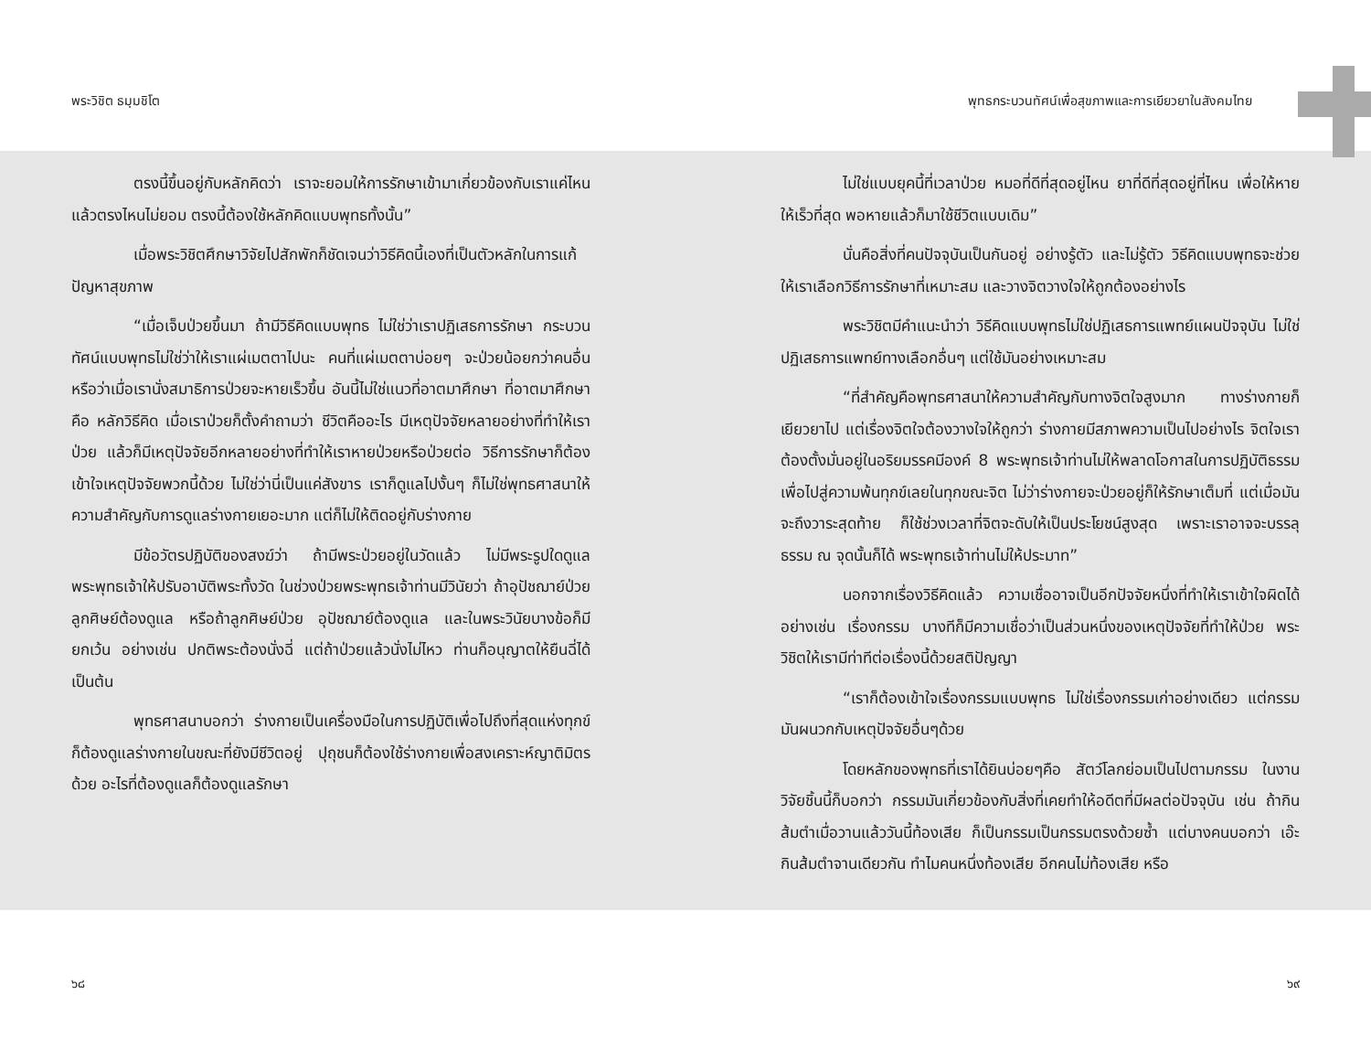พระวิชิต ธมฺมชิโต พุทธกระบวนทัศน์เพื่อสุขภาพและการเยียวยาในสังคมไทย
ตรงนี้ขึ้นอยู่กับหลักคิดว่า เราจะยอมให้การรักษาเข้ามาเกี่ยวข้องกับเราแค่ไหน แล้วตรงไหนไม่ยอม ตรงนี้ต้องใช้หลักคิดแบบพุทธทั้งนั้น”
เมื่อพระวิชิตศึกษาวิจัยไปสักพักก็ชัดเจนว่าวิธีคิดนี้เองที่เป็นตัวหลักในการแก้ปัญหาสุขภาพ
“เมื่อเจ็บป่วยขึ้นมา ถ้ามีวิธีคิดแบบพุทธ ไม่ใช่ว่าเราปฏิเสธการรักษา กระบวนทัศน์แบบพุทธไม่ใช่ว่าให้เราแผ่เมตตาไปนะ คนที่แผ่เมตตาบ่อยๆ จะป่วยน้อยกว่าคนอื่น หรือว่าเมื่อเรานั่งสมาธิการป่วยจะหายเร็วขึ้น อันนี้ไม่ใช่แนวที่อาตมาศึกษา ที่อาตมาศึกษาคือ หลักวิธีคิด เมื่อเราป่วยก็ตั้งคำถามว่า ชีวิตคืออะไร มีเหตุปัจจัยหลายอย่างที่ทำให้เราป่วย แล้วก็มีเหตุปัจจัยอีกหลายอย่างที่ทำให้เราหายป่วยหรือป่วยต่อ วิธีการรักษาก็ต้องเข้าใจเหตุปัจจัยพวกนี้ด้วย ไม่ใช่ว่านี่เป็นแค่สังขาร เราก็ดูแลไปงั้นๆ ก็ไม่ใช่พุทธศาสนาให้ความสำคัญกับการดูแลร่างกายเยอะมาก แต่ก็ไม่ให้ติดอยู่กับร่างกาย
มีข้อวัตรปฏิบัติของสงฆ์ว่า ถ้ามีพระป่วยอยู่ในวัดแล้ว ไม่มีพระรูปใดดูแล พระพุทธเจ้าให้ปรับอาบัติพระทั้งวัด ในช่วงป่วยพระพุทธเจ้าท่านมีวินัยว่า ถ้าอุปัชฌาย์ป่วย ลูกศิษย์ต้องดูแล หรือถ้าลูกศิษย์ป่วย อุปัชฌาย์ต้องดูแล และในพระวินัยบางข้อก็มียกเว้น อย่างเช่น ปกติพระต้องนั่งฉี่ แต่ถ้าป่วยแล้วนั่งไม่ไหว ท่านก็อนุญาตให้ยืนฉี่ได้ เป็นต้น
พุทธศาสนาบอกว่า ร่างกายเป็นเครื่องมือในการปฏิบัติเพื่อไปถึงที่สุดแห่งทุกข์ ก็ต้องดูแลร่างกายในขณะที่ยังมีชีวิตอยู่ ปุถุชนก็ต้องใช้ร่างกายเพื่อสงเคราะห์ญาติมิตรด้วย อะไรที่ต้องดูแลก็ต้องดูแลรักษา
ไม่ใช่แบบยุคนี้ที่เวลาป่วย หมอที่ดีที่สุดอยู่ไหน ยาที่ดีที่สุดอยู่ที่ไหน เพื่อให้หายให้เร็วที่สุด พอหายแล้วก็มาใช้ชีวิตแบบเดิม”
นั่นคือสิ่งที่คนปัจจุบันเป็นกันอยู่ อย่างรู้ตัว และไม่รู้ตัว วิธีคิดแบบพุทธจะช่วยให้เราเลือกวิธีการรักษาที่เหมาะสม และวางจิตวางใจให้ถูกต้องอย่างไร
พระวิชิตมีคำแนะนำว่า วิธีคิดแบบพุทธไม่ใช่ปฏิเสธการแพทย์แผนปัจจุบัน ไม่ใช่ปฏิเสธการแพทย์ทางเลือกอื่นๆ แต่ใช้มันอย่างเหมาะสม
“ที่สำคัญคือพุทธศาสนาให้ความสำคัญกับทางจิตใจสูงมาก ทางร่างกายก็เยียวยาไป แต่เรื่องจิตใจต้องวางใจให้ถูกว่า ร่างกายมีสภาพความเป็นไปอย่างไร จิตใจเราต้องตั้งมั่นอยู่ในอริยมรรคมีองค์ 8 พระพุทธเจ้าท่านไม่ให้พลาดโอกาสในการปฏิบัติธรรมเพื่อไปสู่ความพ้นทุกข์เลยในทุกขณะจิต ไม่ว่าร่างกายจะป่วยอยู่ก็ให้รักษาเต็มที่ แต่เมื่อมันจะถึงวาระสุดท้าย ก็ใช้ช่วงเวลาที่จิตจะดับให้เป็นประโยชน์สูงสุด เพราะเราอาจจะบรรลุธรรม ณ จุดนั้นก็ได้ พระพุทธเจ้าท่านไม่ให้ประมาท”
นอกจากเรื่องวิธีคิดแล้ว ความเชื่ออาจเป็นอีกปัจจัยหนึ่งที่ทำให้เราเข้าใจผิดได้อย่างเช่น เรื่องกรรม บางทีก็มีความเชื่อว่าเป็นส่วนหนึ่งของเหตุปัจจัยที่ทำให้ป่วย พระวิชิตให้เรามีท่าทีต่อเรื่องนี้ด้วยสติปัญญา
“เราก็ต้องเข้าใจเรื่องกรรมแบบพุทธ ไม่ใช่เรื่องกรรมเก่าอย่างเดียว แต่กรรมมันผนวกกับเหตุปัจจัยอื่นๆด้วย
โดยหลักของพุทธที่เราได้ยินบ่อยๆคือ สัตว์โลกย่อมเป็นไปตามกรรม ในงานวิจัยชิ้นนี้ก็บอกว่า กรรมมันเกี่ยวข้องกับสิ่งที่เคยทำให้อดีตที่มีผลต่อปัจจุบัน เช่น ถ้ากินส้มตำเมื่อวานแล้ววันนี้ท้องเสีย ก็เป็นกรรมเป็นกรรมตรงด้วยซ้ำ แต่บางคนบอกว่า เอ๊ะ กินส้มตำจานเดียวกัน ทำไมคนหนึ่งท้องเสีย อีกคนไม่ท้องเสีย หรือ
๖๘ ๖๙